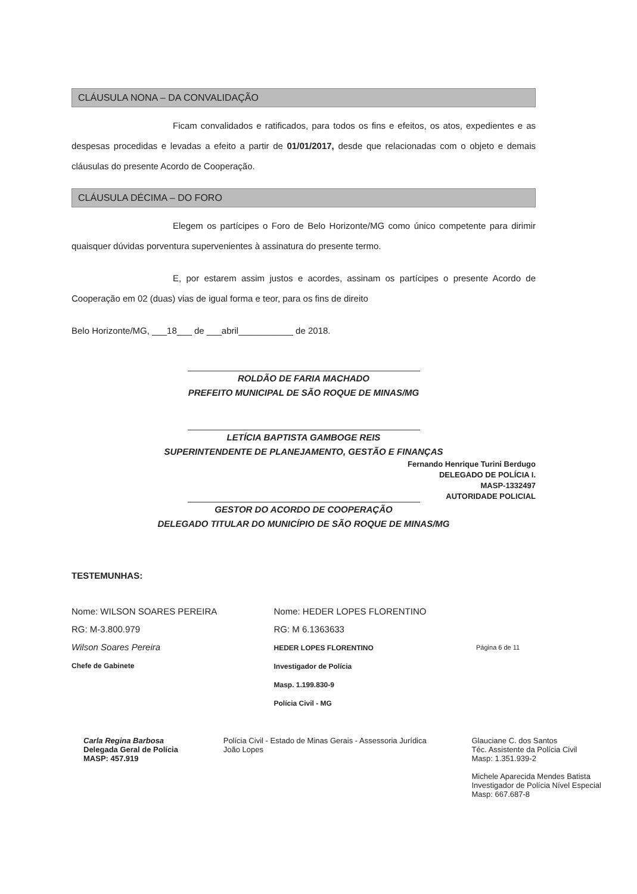CLÁUSULA NONA – DA CONVALIDAÇÃO
Ficam convalidados e ratificados, para todos os fins e efeitos, os atos, expedientes e as despesas procedidas e levadas a efeito a partir de 01/01/2017, desde que relacionadas com o objeto e demais cláusulas do presente Acordo de Cooperação.
CLÁUSULA DÉCIMA – DO FORO
Elegem os partícipes o Foro de Belo Horizonte/MG como único competente para dirimir quaisquer dúvidas porventura supervenientes à assinatura do presente termo.
E, por estarem assim justos e acordes, assinam os partícipes o presente Acordo de Cooperação em 02 (duas) vias de igual forma e teor, para os fins de direito
Belo Horizonte/MG, ___18___ de ___abril___________ de 2018.
ROLDÃO DE FARIA MACHADO
PREFEITO MUNICIPAL DE SÃO ROQUE DE MINAS/MG
LETÍCIA BAPTISTA GAMBOGE REIS
SUPERINTENDENTE DE PLANEJAMENTO, GESTÃO E FINANÇAS
Fernando Henrique Turini Berdugo
DELEGADO DE POLÍCIA I.
MASP-1332497
AUTORIDADE POLICIAL
GESTOR DO ACORDO DE COOPERAÇÃO
DELEGADO TITULAR DO MUNICÍPIO DE SÃO ROQUE DE MINAS/MG
TESTEMUNHAS:
Nome: WILSON SOARES PEREIRA
RG: M-3.800.979
Wilson Soares Pereira
Chefe de Gabinete
Nome: HEDER LOPES FLORENTINO
RG: M 6.1363633
HEDER LOPES FLORENTINO
Investigador de Polícia
Masp. 1.199.830-9
Polícia Civil - MG
Página 6 de 11
Carla Regina Barbosa
Delegada Geral de Polícia
MASP: 457.919
Polícia Civil - Estado de Minas Gerais - Assessoria Jurídica
João Lopes
Glauciane C. dos Santos
Téc. Assistente da Polícia Civil
Masp: 1.351.939-2
Michele Aparecida Mendes Batista
Investigador de Polícia Nível Especial
Masp: 667.687-8